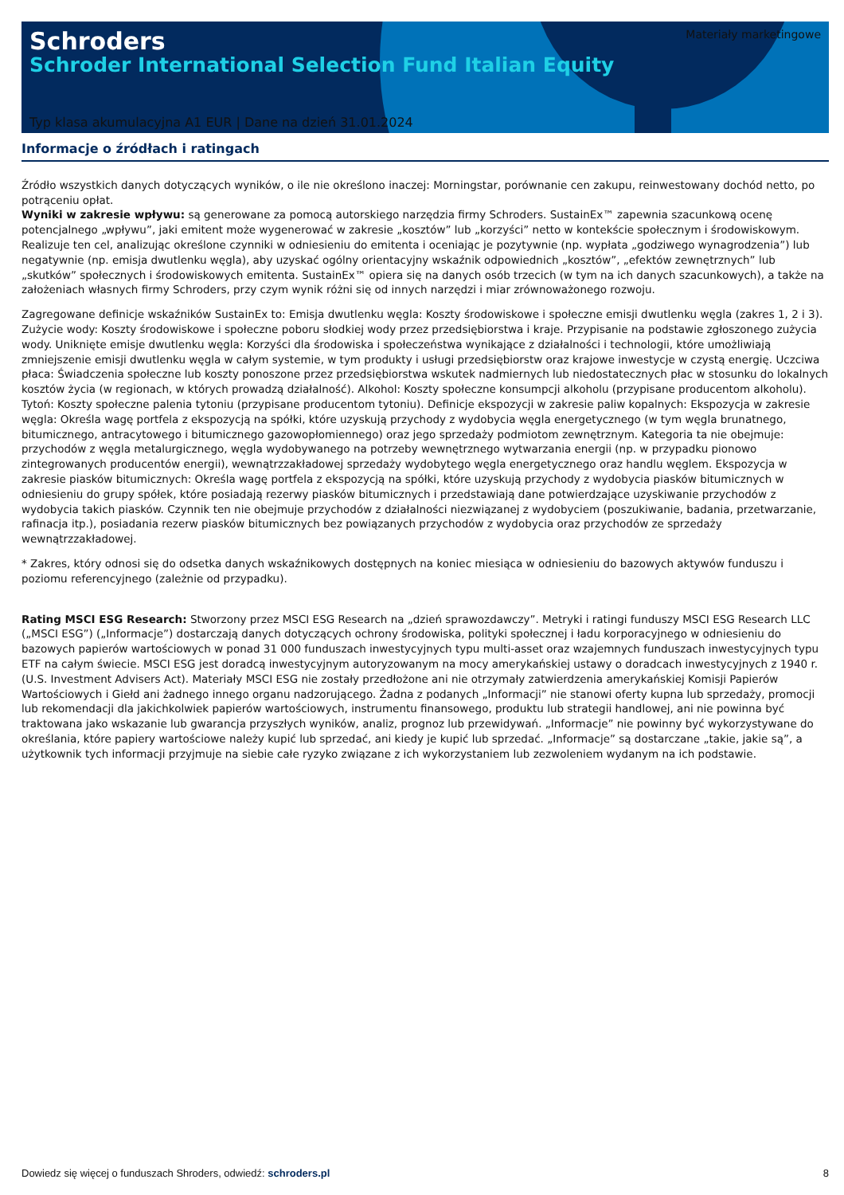Schroders
Schroder International Selection Fund Italian Equity
Materiały marketingowe
Typ klasa akumulacyjna A1 EUR | Dane na dzień 31.01.2024
Informacje o źródłach i ratingach
Źródło wszystkich danych dotyczących wyników, o ile nie określono inaczej: Morningstar, porównanie cen zakupu, reinwestowany dochód netto, po potrąceniu opłat.
Wyniki w zakresie wpływu: są generowane za pomocą autorskiego narzędzia firmy Schroders. SustainEx™ zapewnia szacunkową ocenę potencjalnego „wpływu”, jaki emitent może wygenerować w zakresie „kosztów” lub „korzyści” netto w kontekście społecznym i środowiskowym. Realizuje ten cel, analizując określone czynniki w odniesieniu do emitenta i oceniając je pozytywnie (np. wypłata „godziwego wynagrodzenia”) lub negatywnie (np. emisja dwutlenku węgla), aby uzyskać ogólny orientacyjny wskaźnik odpowiednich „kosztów”, „efektów zewnętrznych” lub „skutków” społecznych i środowiskowych emitenta. SustainEx™ opiera się na danych osób trzecich (w tym na ich danych szacunkowych), a także na założeniach własnych firmy Schroders, przy czym wynik różni się od innych narzędzi i miar zrównoważonego rozwoju.
Zagregowane definicje wskaźników SustainEx to: Emisja dwutlenku węgla: Koszty środowiskowe i społeczne emisji dwutlenku węgla (zakres 1, 2 i 3). Zużycie wody: Koszty środowiskowe i społeczne poboru słodkiej wody przez przedsiębiorstwa i kraje. Przypisanie na podstawie zgłoszonego zużycia wody. Uniknięte emisje dwutlenku węgla: Korzyści dla środowiska i społeczeństwa wynikające z działalności i technologii, które umożliwiają zmniejszenie emisji dwutlenku węgla w całym systemie, w tym produkty i usługi przedsiębiorstw oraz krajowe inwestycje w czystą energię. Uczciwa płaca: Świadczenia społeczne lub koszty ponoszone przez przedsiębiorstwa wskutek nadmiernych lub niedostatecznych płac w stosunku do lokalnych kosztów życia (w regionach, w których prowadzą działalność). Alkohol: Koszty społeczne konsumpcji alkoholu (przypisane producentom alkoholu). Tytoń: Koszty społeczne palenia tytoniu (przypisane producentom tytoniu). Definicje ekspozycji w zakresie paliw kopalnych: Ekspozycja w zakresie węgla: Określa wagę portfela z ekspozycją na spółki, które uzyskują przychody z wydobycia węgla energetycznego (w tym węgla brunatnego, bitumicznego, antracytowego i bitumicznego gazowopłomiennego) oraz jego sprzedaży podmiotom zewnętrznym. Kategoria ta nie obejmuje: przychodów z węgla metalurgicznego, węgla wydobywanego na potrzeby wewnętrznego wytwarzania energii (np. w przypadku pionowo zintegrowanych producentów energii), wewnątrzzakładowej sprzedaży wydobytego węgla energetycznego oraz handlu węglem. Ekspozycja w zakresie piasków bitumicznych: Określa wagę portfela z ekspozycją na spółki, które uzyskują przychody z wydobycia piasków bitumicznych w odniesieniu do grupy spółek, które posiadają rezerwy piasków bitumicznych i przedstawiają dane potwierdzające uzyskiwanie przychodów z wydobycia takich piasków. Czynnik ten nie obejmuje przychodów z działalności niezwiązanej z wydobyciem (poszukiwanie, badania, przetwarzanie, rafinacja itp.), posiadania rezerw piasków bitumicznych bez powiązanych przychodów z wydobycia oraz przychodów ze sprzedaży wewnątrzzakładowej.
* Zakres, który odnosi się do odsetka danych wskaźnikowych dostępnych na koniec miesiąca w odniesieniu do bazowych aktywów funduszu i poziomu referencyjnego (zależnie od przypadku).
Rating MSCI ESG Research: Stworzony przez MSCI ESG Research na „dzień sprawozdawczy”. Metryki i ratingi funduszy MSCI ESG Research LLC („MSCI ESG”) („Informacje”) dostarczają danych dotyczących ochrony środowiska, polityki społecznej i ładu korporacyjnego w odniesieniu do bazowych papierów wartościowych w ponad 31 000 funduszach inwestycyjnych typu multi-asset oraz wzajemnych funduszach inwestycyjnych typu ETF na całym świecie. MSCI ESG jest doradcą inwestycyjnym autoryzowanym na mocy amerykańskiej ustawy o doradcach inwestycyjnych z 1940 r. (U.S. Investment Advisers Act). Materiały MSCI ESG nie zostały przedłożone ani nie otrzymały zatwierdzenia amerykańskiej Komisji Papierów Wartościowych i Giełd ani żadnego innego organu nadzorującego. Żadna z podanych „Informacji” nie stanowi oferty kupna lub sprzedaży, promocji lub rekomendacji dla jakichkolwiek papierów wartościowych, instrumentu finansowego, produktu lub strategii handlowej, ani nie powinna być traktowana jako wskazanie lub gwarancja przyszłych wyników, analiz, prognoz lub przewidywań. „Informacje” nie powinny być wykorzystywane do określania, które papiery wartościowe należy kupić lub sprzedać, ani kiedy je kupić lub sprzedać. „Informacje” są dostarczane „takie, jakie są”, a użytkownik tych informacji przyjmuje na siebie całe ryzyko związane z ich wykorzystaniem lub zezwoleniem wydanym na ich podstawie.
Dowiedz się więcej o funduszach Shroders, odwiedź: schroders.pl 8